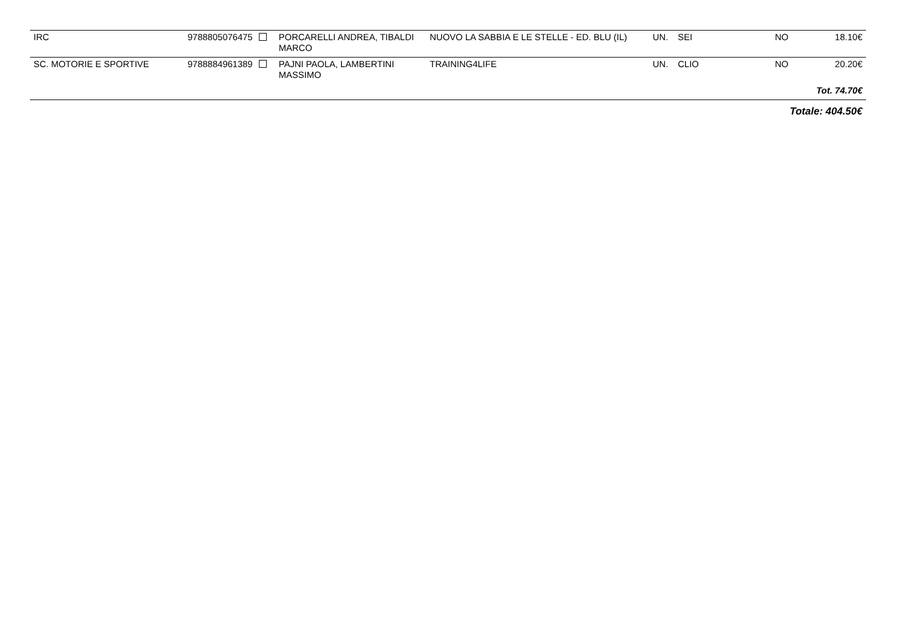| IRC | 9788805076475 | PORCARELLI ANDREA, TIBALDI MARCO | NUOVO LA SABBIA E LE STELLE - ED. BLU (IL) | UN. | SEI | NO | 18.10€ |
| SC. MOTORIE E SPORTIVE | 9788884961389 | PAJNI PAOLA, LAMBERTINI MASSIMO | TRAINING4LIFE | UN. | CLIO | NO | 20.20€ |
| Tot. 74.70€ | | | | | | | |
| Totale: 404.50€ | | | | | | | |